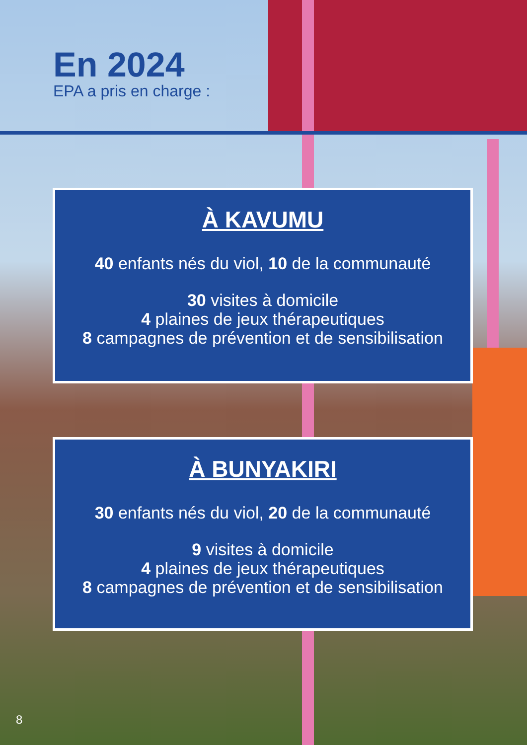En 2024
EPA a pris en charge :
À KAVUMU
40 enfants nés du viol, 10 de la communauté
30 visites à domicile
4 plaines de jeux thérapeutiques
8 campagnes de prévention et de sensibilisation
À BUNYAKIRI
30 enfants nés du viol, 20 de la communauté
9 visites à domicile
4 plaines de jeux thérapeutiques
8 campagnes de prévention et de sensibilisation
8